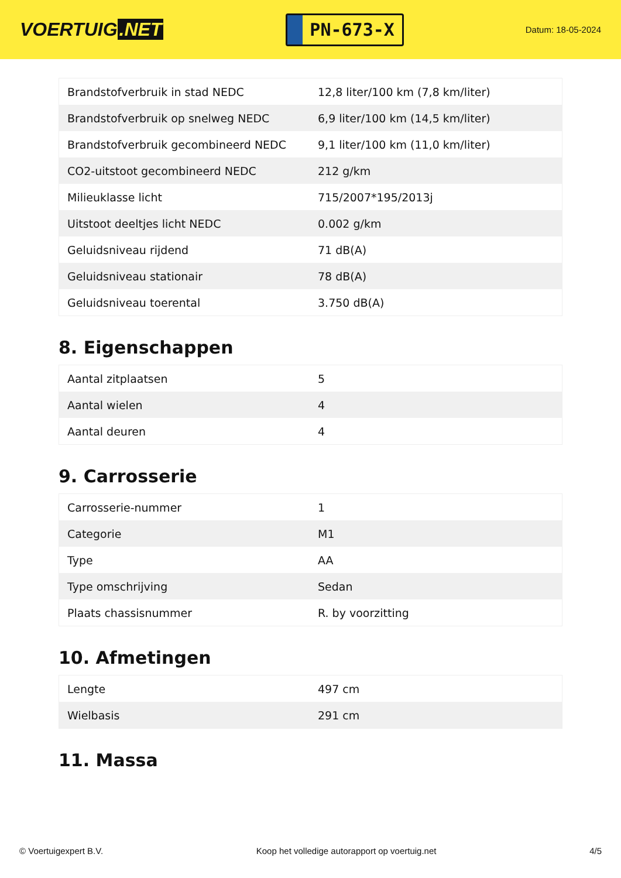VOERTUIG.NET
PN-673-X
Datum: 18-05-2024
| Brandstofverbruik in stad NEDC | 12,8 liter/100 km (7,8 km/liter) |
| Brandstofverbruik op snelweg NEDC | 6,9 liter/100 km (14,5 km/liter) |
| Brandstofverbruik gecombineerd NEDC | 9,1 liter/100 km (11,0 km/liter) |
| CO2-uitstoot gecombineerd NEDC | 212 g/km |
| Milieuklasse licht | 715/2007*195/2013j |
| Uitstoot deeltjes licht NEDC | 0.002 g/km |
| Geluidsniveau rijdend | 71 dB(A) |
| Geluidsniveau stationair | 78 dB(A) |
| Geluidsniveau toerental | 3.750 dB(A) |
8. Eigenschappen
| Aantal zitplaatsen | 5 |
| Aantal wielen | 4 |
| Aantal deuren | 4 |
9. Carrosserie
| Carrosserie-nummer | 1 |
| Categorie | M1 |
| Type | AA |
| Type omschrijving | Sedan |
| Plaats chassisnummer | R. by voorzitting |
10. Afmetingen
| Lengte | 497 cm |
| Wielbasis | 291 cm |
11. Massa
© Voertuigexpert B.V. Koop het volledige autorapport op voertuig.net 4/5